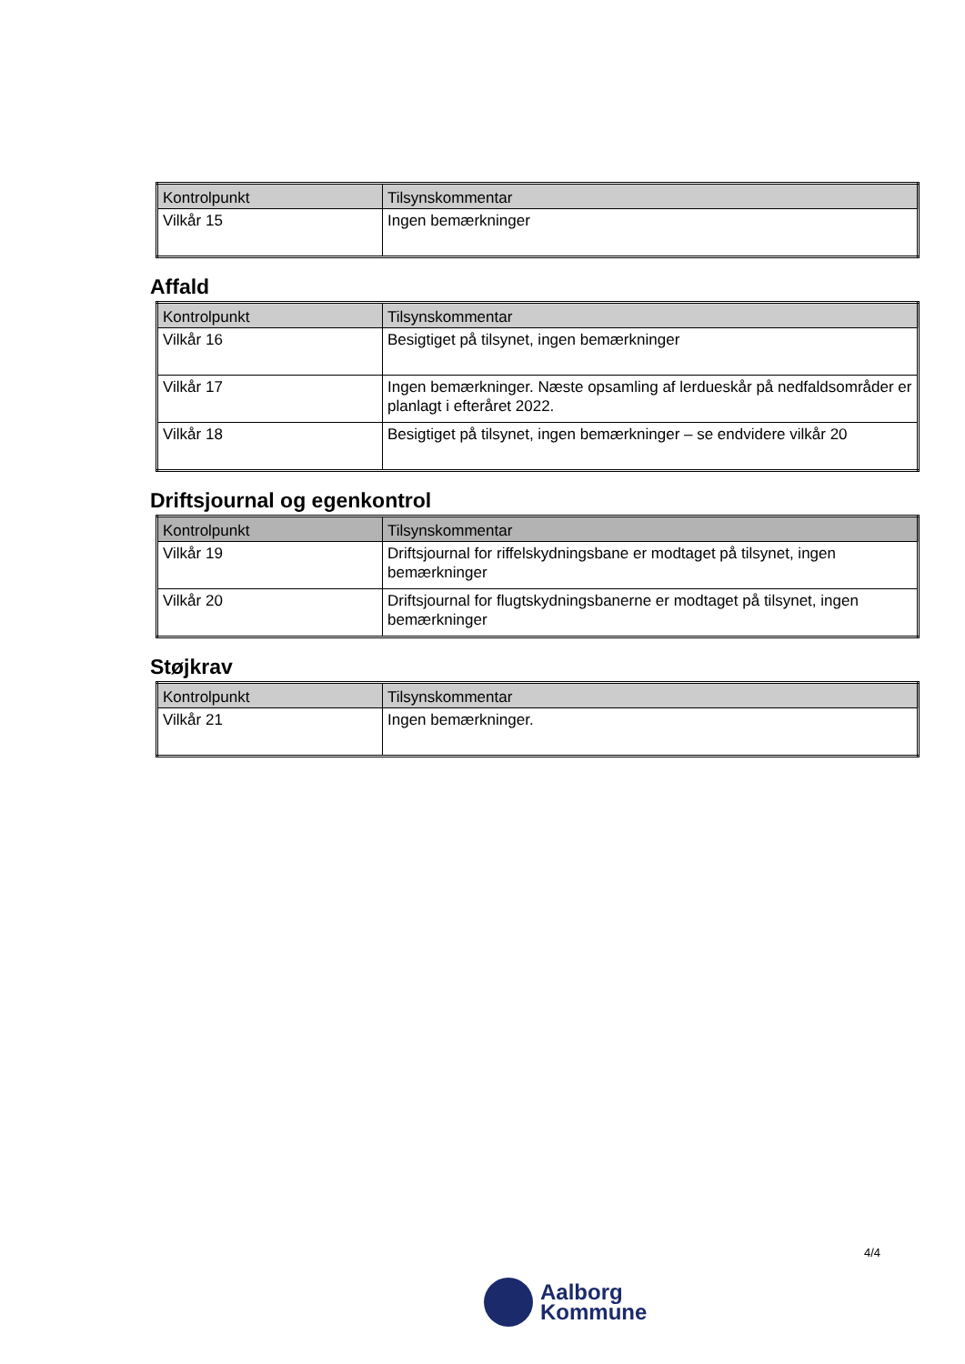| Kontrolpunkt | Tilsynskommentar |
| --- | --- |
| Vilkår 15 | Ingen bemærkninger |
Affald
| Kontrolpunkt | Tilsynskommentar |
| --- | --- |
| Vilkår 16 | Besigtiget på tilsynet, ingen bemærkninger |
| Vilkår 17 | Ingen bemærkninger. Næste opsamling af lerdueskår på nedfaldsområder er planlagt i efteråret 2022. |
| Vilkår 18 | Besigtiget på tilsynet, ingen bemærkninger – se endvidere vilkår 20 |
Driftsjournal og egenkontrol
| Kontrolpunkt | Tilsynskommentar |
| --- | --- |
| Vilkår 19 | Driftsjournal for riffelskydningsbane er modtaget på tilsynet, ingen bemærkninger |
| Vilkår 20 | Driftsjournal for flugtskydningsbanerne er modtaget på tilsynet, ingen bemærkninger |
Støjkrav
| Kontrolpunkt | Tilsynskommentar |
| --- | --- |
| Vilkår 21 | Ingen bemærkninger. |
4/4
Aalborg
Kommune